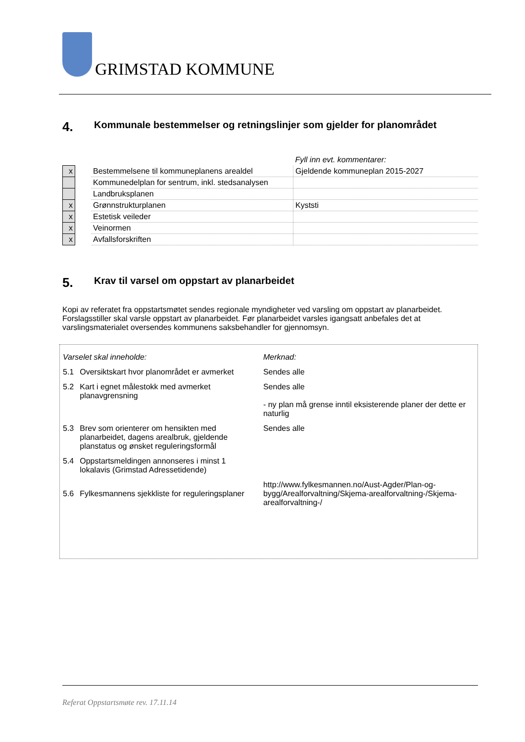GRIMSTAD KOMMUNE
4. Kommunale bestemmelser og retningslinjer som gjelder for planområdet
| | | | Fyll inn evt. kommentarer: |
| x | | Bestemmelsene til kommuneplanens arealdel | Gjeldende kommuneplan 2015-2027 |
| | | Kommunedelplan for sentrum, inkl. stedsanalysen | |
| | | Landbruksplanen | |
| x | | Grønnstrukturplanen | Kyststi |
| x | | Estetisk veileder | |
| x | | Veinormen | |
| x | | Avfallsforskriften | |
5. Krav til varsel om oppstart av planarbeidet
Kopi av referatet fra oppstartsmøtet sendes regionale myndigheter ved varsling om oppstart av planarbeidet. Forslagsstiller skal varsle oppstart av planarbeidet. Før planarbeidet varsles igangsatt anbefales det at varslingsmaterialet oversendes kommunens saksbehandler for gjennomsyn.
| Varselet skal inneholde: | | Merknad: |
| 5.1 | Oversiktskart hvor planområdet er avmerket | Sendes alle |
| 5.2 | Kart i egnet målestokk med avmerket planavgrensning | Sendes alle - ny plan må grense inntil eksisterende planer der dette er naturlig |
| 5.3 | Brev som orienterer om hensikten med planarbeidet, dagens arealbruk, gjeldende planstatus og ønsket reguleringsformål | Sendes alle |
| 5.4 | Oppstartsmeldingen annonseres i minst 1 lokalavis (Grimstad Adressetidende) | |
| 5.6 | Fylkesmannens sjekkliste for reguleringsplaner | http://www.fylkesmannen.no/Aust-Agder/Plan-og-bygg/Arealforvaltning/Skjema-arealforvaltning-/Skjema-arealforvaltning-/ |
Referat Oppstartsmøte rev. 17.11.14